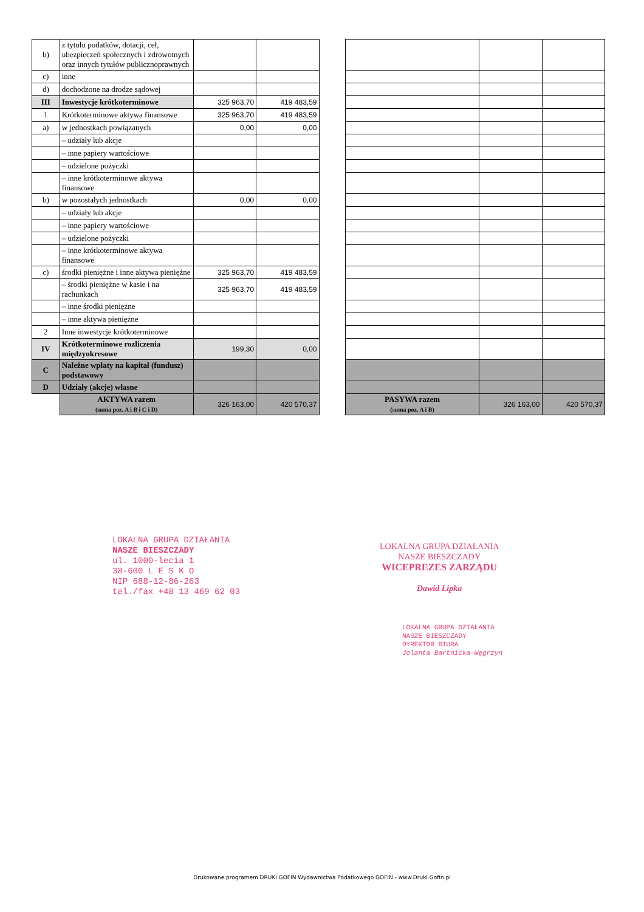| b) | z tytułu podatków, dotacji, ceł, ubezpieczeń społecznych i zdrowotnych oraz innych tytułów publicznoprawnych | | | | | | |
| c) | inne | | | | | | |
| d) | dochodzone na drodze sądowej | | | | | | |
| III | Inwestycje krótkoterminowe | 325 963,70 | 419 483,59 | | | | |
| 1 | Krótkoterminowe aktywa finansowe | 325 963,70 | 419 483,59 | | | | |
| a) | w jednostkach powiązanych | 0,00 | 0,00 | | | | |
| | – udziały lub akcje | | | | | | |
| | – inne papiery wartościowe | | | | | | |
| | – udzielone pożyczki | | | | | | |
| | – inne krótkoterminowe aktywa finansowe | | | | | | |
| b) | w pozostałych jednostkach | 0,00 | 0,00 | | | | |
| | – udziały lub akcje | | | | | | |
| | – inne papiery wartościowe | | | | | | |
| | – udzielone pożyczki | | | | | | |
| | – inne krótkoterminowe aktywa finansowe | | | | | | |
| c) | środki pieniężne i inne aktywa pieniężne | 325 963,70 | 419 483,59 | | | | |
| | – środki pieniężne w kasie i na rachunkach | 325 963,70 | 419 483,59 | | | | |
| | – inne środki pieniężne | | | | | | |
| | – inne aktywa pieniężne | | | | | | |
| 2 | Inne inwestycje krótkoterminowe | | | | | | |
| IV | Krótkoterminowe rozliczenia międzyokresowe | 199,30 | 0,00 | | | | |
| C | Należne wpłaty na kapitał (fundusz) podstawowy | | | | | | |
| D | Udziały (akcje) własne | | | | | | |
| | AKTYWA razem (suma poz. A i B i C i D) | 326 163,00 | 420 570,37 | | PASYWA razem (suma poz. A i B) | 326 163,00 | 420 570,37 |
LOKALNA GRUPA DZIAŁANIA
NASZE BIESZCZADY
ul. 1000-lecia 1
38-600 L E S K O
NIP 688-12-86-263
tel./fax +48 13 469 62 03
LOKALNA GRUPA DZIAŁANIA
NASZE BIESZCZADY
WICEPREZES ZARZĄDU
Dawid Lipka
LOKALNA GRUPA DZIAŁANIA
NASZE BIESZCZADY
DYREKTOR BIURA
Jolanta Bartnicka-Węgrzyn
Drukowane programem DRUKI GOFIN Wydawnictwa Podatkowego GOFIN - www.Druki.Gofin.pl